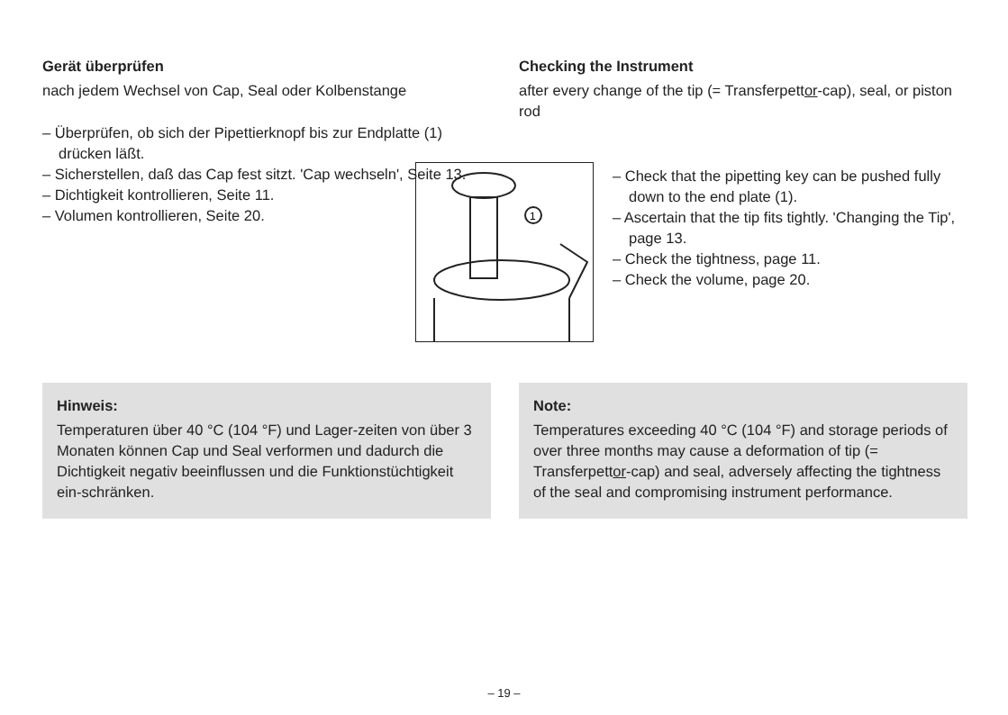Gerät überprüfen
nach jedem Wechsel von Cap, Seal oder Kolbenstange
– Überprüfen, ob sich der Pipettierknopf bis zur Endplatte (1) drücken läßt.
– Sicherstellen, daß das Cap fest sitzt. 'Cap wechseln', Seite 13.
– Dichtigkeit kontrollieren, Seite 11.
– Volumen kontrollieren, Seite 20.
Checking the Instrument
after every change of the tip (= Transferpettor-cap), seal, or piston rod
1
– Check that the pipetting key can be pushed fully down to the end plate (1).
– Ascertain that the tip fits tightly. 'Changing the Tip', page 13.
– Check the tightness, page 11.
– Check the volume, page 20.
Hinweis:
Temperaturen über 40 °C (104 °F) und Lager-zeiten von über 3 Monaten können Cap und Seal verformen und dadurch die Dichtigkeit negativ beeinflussen und die Funktionstüchtigkeit ein-schränken.
Note:
Temperatures exceeding 40 °C (104 °F) and storage periods of over three months may cause a deformation of tip (= Transferpettor-cap) and seal, adversely affecting the tightness of the seal and compromising instrument performance.
– 19 –